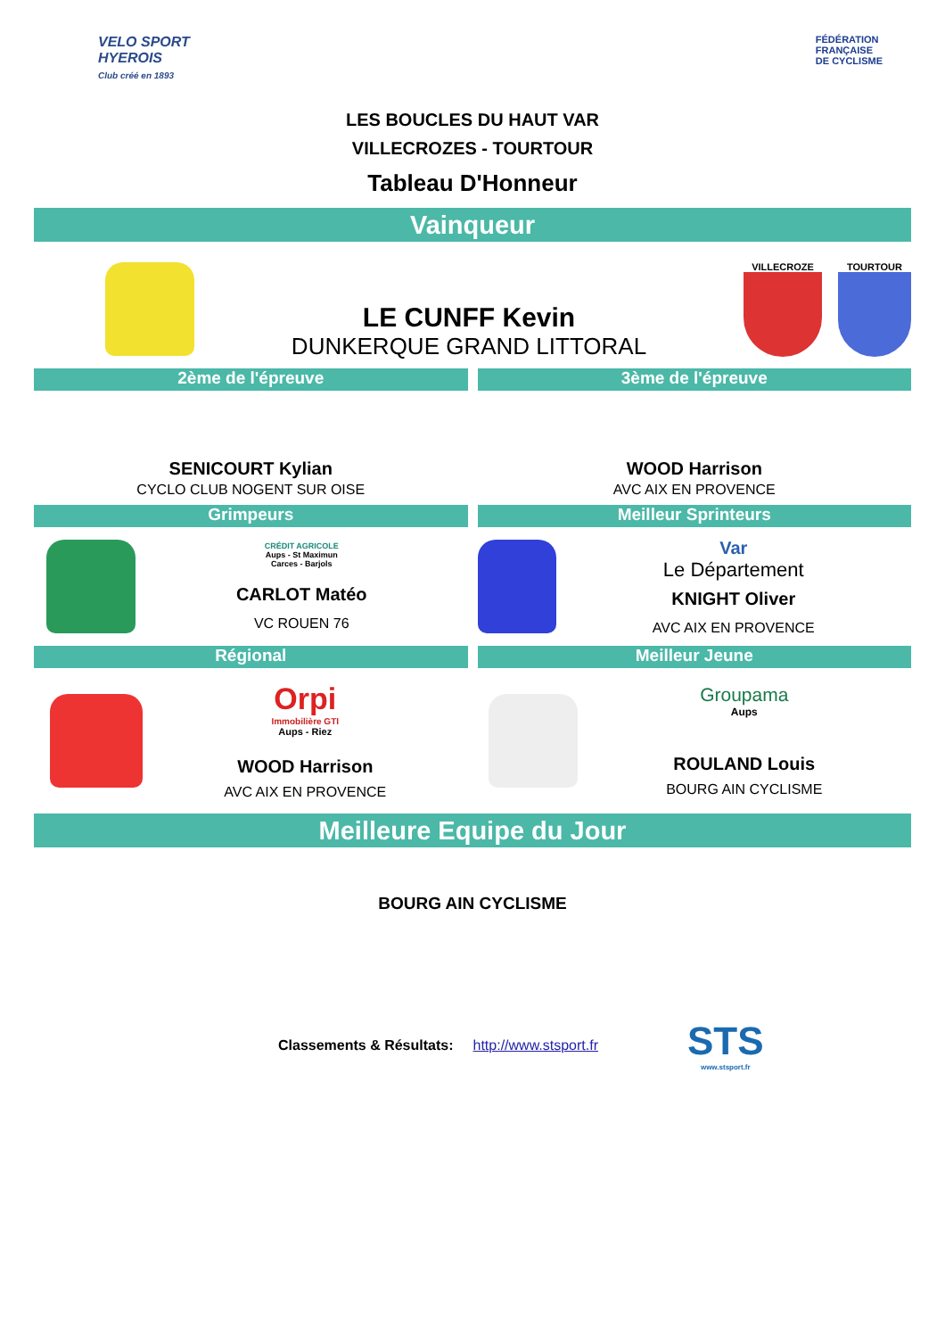VELO SPORT
HYEROIS
Club créé en 1893
FÉDÉRATION
FRANÇAISE
DE CYCLISME
LES BOUCLES DU HAUT VAR
VILLECROZES - TOURTOUR
Tableau D'Honneur
Vainqueur
LE CUNFF Kevin
DUNKERQUE GRAND LITTORAL
VILLECROZE TOURTOUR
2ème de l'épreuve 3ème de l'épreuve
SENICOURT Kylian
CYCLO CLUB NOGENT SUR OISE
WOOD Harrison
AVC AIX EN PROVENCE
Grimpeurs Meilleur Sprinteurs
CRÉDIT AGRICOLE
Aups - St Maximun
Carces - Barjols
CARLOT Matéo
VC ROUEN 76
Var
Le Département
KNIGHT Oliver
AVC AIX EN PROVENCE
Régional Meilleur Jeune
Orpi
Immobilière GTI
Aups - Riez
WOOD Harrison
AVC AIX EN PROVENCE
Groupama
Aups
ROULAND Louis
BOURG AIN CYCLISME
Meilleure Equipe du Jour
BOURG AIN CYCLISME
Classements & Résultats: http://www.stsport.fr
STS
www.stsport.fr